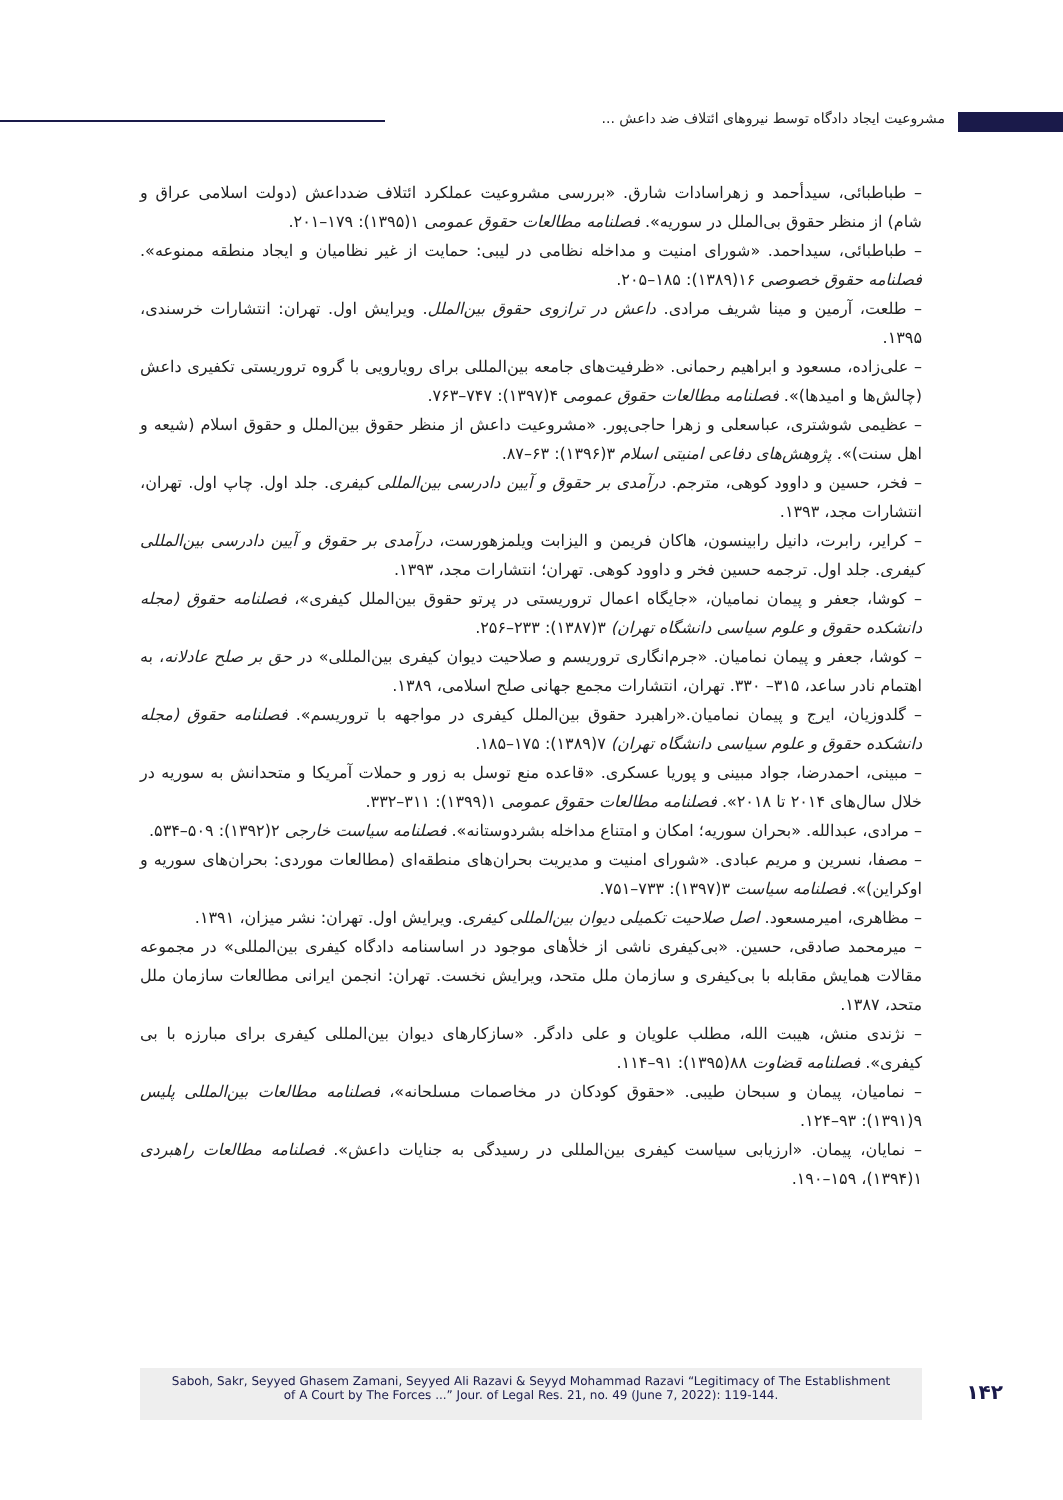مشروعیت ایجاد دادگاه توسط نیروهای ائتلاف ضد داعش ...
– طباطبائی، سیدأحمد و زهراسادات شارق. «بررسی مشروعیت عملکرد ائتلاف ضدداعش (دولت اسلامی عراق و شام) از منظر حقوق بی‌الملل در سوریه». فصلنامه مطالعات حقوق عمومی ۱(۱۳۹۵): ۱۷۹–۲۰۱.
– طباطبائی، سیداحمد. «شورای امنیت و مداخله نظامی در لیبی: حمایت از غیر نظامیان و ایجاد منطقه ممنوعه». فصلنامه حقوق خصوصی ۱۶(۱۳۸۹): ۱۸۵–۲۰۵.
– طلعت، آرمین و مینا شریف مرادی. داعش در ترازوی حقوق بین‌الملل. ویرایش اول. تهران: انتشارات خرسندی، ۱۳۹۵.
– علی‌زاده، مسعود و ابراهیم رحمانی. «ظرفیت‌های جامعه بین‌المللی برای رویارویی با گروه تروریستی تکفیری داعش (چالش‌ها و امیدها)». فصلنامه مطالعات حقوق عمومی ۴(۱۳۹۷): ۷۴۷–۷۶۳.
– عظیمی شوشتری، عباسعلی و زهرا حاجی‌پور. «مشروعیت داعش از منظر حقوق بین‌الملل و حقوق اسلام (شیعه و اهل سنت)». پژوهش‌های دفاعی امنیتی اسلام ۳(۱۳۹۶): ۶۳–۸۷.
– فخر، حسین و داوود کوهی، مترجم. درآمدی بر حقوق و آیین دادرسی بین‌المللی کیفری. جلد اول. چاپ اول. تهران، انتشارات مجد، ۱۳۹۳.
– کرایر، رابرت، دانیل رابینسون، هاکان فریمن و الیزابت ویلمزهورست، درآمدی بر حقوق و آیین دادرسی بین‌المللی کیفری. جلد اول. ترجمه حسین فخر و داوود کوهی. تهران؛ انتشارات مجد، ۱۳۹۳.
– کوشا، جعفر و پیمان نمامیان، «جایگاه اعمال تروریستی در پرتو حقوق بین‌الملل کیفری»، فصلنامه حقوق (مجله دانشکده حقوق و علوم سیاسی دانشگاه تهران) ۳(۱۳۸۷): ۲۳۳–۲۵۶.
– کوشا، جعفر و پیمان نمامیان. «جرم‌انگاری تروریسم و صلاحیت دیوان کیفری بین‌المللی» در حق بر صلح عادلانه، به اهتمام نادر ساعد، ۳۱۵– ۳۳۰. تهران، انتشارات مجمع جهانی صلح اسلامی، ۱۳۸۹.
– گلدوزیان، ایرج و پیمان نمامیان.«راهبرد حقوق بین‌الملل کیفری در مواجهه با تروریسم». فصلنامه حقوق (مجله دانشکده حقوق و علوم سیاسی دانشگاه تهران) ۷(۱۳۸۹): ۱۷۵–۱۸۵.
– مبینی، احمدرضا، جواد مبینی و پوریا عسکری. «قاعده منع توسل به زور و حملات آمریکا و متحدانش به سوریه در خلال سال‌های ۲۰۱۴ تا ۲۰۱۸». فصلنامه مطالعات حقوق عمومی ۱(۱۳۹۹): ۳۱۱–۳۳۲.
– مرادی، عبدالله. «بحران سوریه؛ امکان و امتناع مداخله بشردوستانه». فصلنامه سیاست خارجی ۲(۱۳۹۲): ۵۰۹–۵۳۴.
– مصفا، نسرین و مریم عبادی. «شورای امنیت و مدیریت بحران‌های منطقه‌ای (مطالعات موردی: بحران‌های سوریه و اوکراین)». فصلنامه سیاست ۳(۱۳۹۷): ۷۳۳–۷۵۱.
– مظاهری، امیرمسعود. اصل صلاحیت تکمیلی دیوان بین‌المللی کیفری. ویرایش اول. تهران: نشر میزان، ۱۳۹۱.
– میرمحمد صادقی، حسین. «بی‌کیفری ناشی از خلأهای موجود در اساسنامه دادگاه کیفری بین‌المللی» در مجموعه مقالات همایش مقابله با بی‌کیفری و سازمان ملل متحد، ویرایش نخست. تهران: انجمن ایرانی مطالعات سازمان ملل متحد، ۱۳۸۷.
– نژندی منش، هیبت الله، مطلب علویان و علی دادگر. «سازکارهای دیوان بین‌المللی کیفری برای مبارزه با بی کیفری». فصلنامه قضاوت ۸۸(۱۳۹۵): ۹۱–۱۱۴.
– نمامیان، پیمان و سبحان طیبی. «حقوق کودکان در مخاصمات مسلحانه»، فصلنامه مطالعات بین‌المللی پلیس ۹(۱۳۹۱): ۹۳–۱۲۴.
– نمایان، پیمان. «ارزیابی سیاست کیفری بین‌المللی در رسیدگی به جنایات داعش». فصلنامه مطالعات راهبردی ۱(۱۳۹۴)، ۱۵۹–۱۹۰.
Saboh, Sakr, Seyyed Ghasem Zamani, Seyyed Ali Razavi & Seyyd Mohammad Razavi “Legitimacy of The Establishment
of A Court by The Forces ...” Jour. of Legal Res. 21, no. 49 (June 7, 2022): 119-144.
۱۴۲